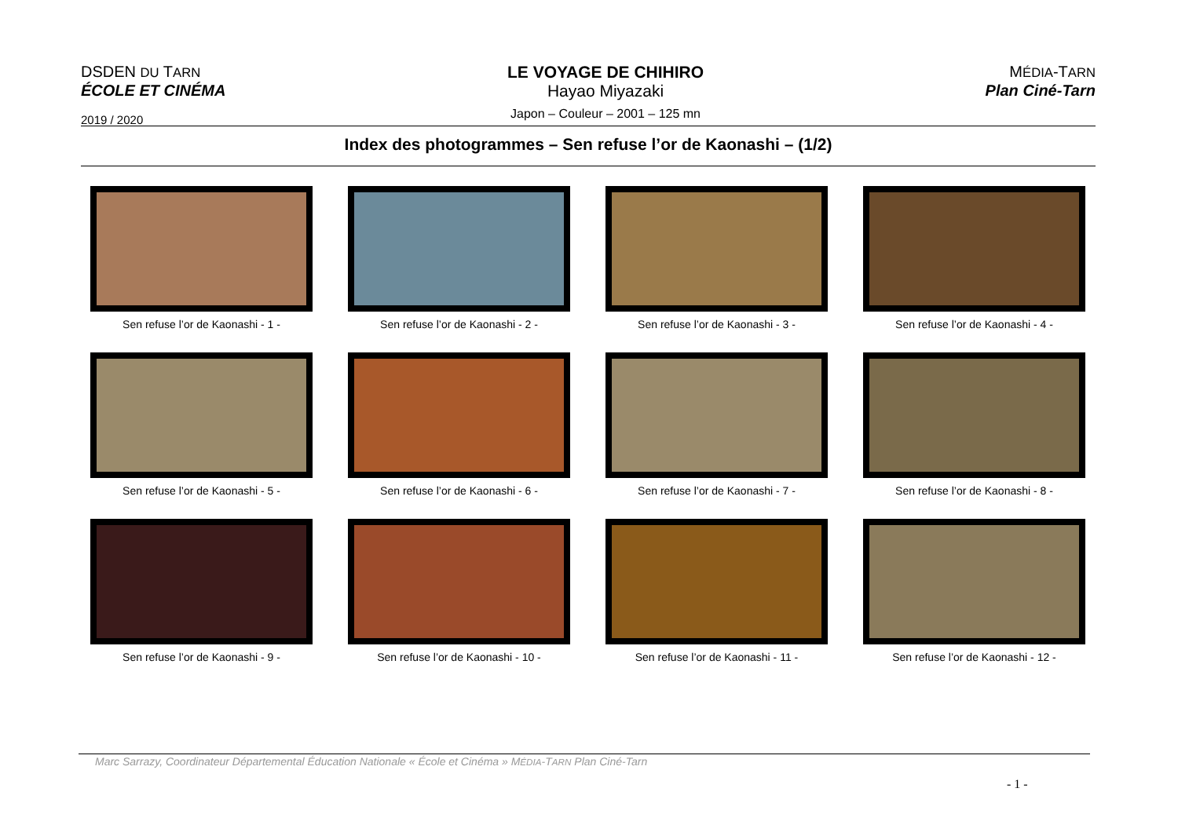DSDEN DU TARN
ÉCOLE ET CINÉMA
2019 / 2020
LE VOYAGE DE CHIHIRO
Hayao Miyazaki
Japon – Couleur – 2001 – 125 mn
MÉDIA-TARN
Plan Ciné-Tarn
Index des photogrammes – Sen refuse l’or de Kaonashi – (1/2)
Sen refuse l’or de Kaonashi - 1 -
Sen refuse l’or de Kaonashi - 2 -
Sen refuse l’or de Kaonashi - 3 -
Sen refuse l’or de Kaonashi - 4 -
Sen refuse l’or de Kaonashi - 5 -
Sen refuse l’or de Kaonashi - 6 -
Sen refuse l’or de Kaonashi - 7 -
Sen refuse l’or de Kaonashi - 8 -
Sen refuse l’or de Kaonashi - 9 -
Sen refuse l’or de Kaonashi - 10 -
Sen refuse l’or de Kaonashi - 11 -
Sen refuse l’or de Kaonashi - 12 -
Marc Sarrazy, Coordinateur Départemental Éducation Nationale « École et Cinéma » MÉDIA-TARN Plan Ciné-Tarn
- 1 -